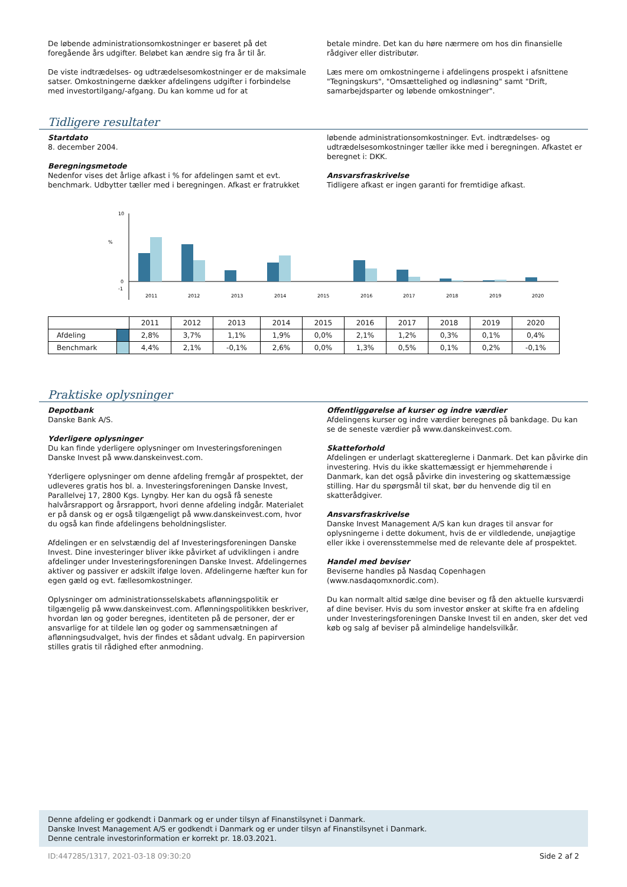De løbende administrationsomkostninger er baseret på det foregående års udgifter. Beløbet kan ændre sig fra år til år.
De viste indtrædelses- og udtrædelsesomkostninger er de maksimale satser. Omkostningerne dækker afdelingens udgifter i forbindelse med investortilgang/-afgang. Du kan komme ud for at
betale mindre. Det kan du høre nærmere om hos din finansielle rådgiver eller distributør.
Læs mere om omkostningerne i afdelingens prospekt i afsnittene "Tegningskurs", "Omsættelighed og indløsning" samt "Drift, samarbejdsparter og løbende omkostninger".
Tidligere resultater
Startdato
8. december 2004.
Beregningsmetode
Nedenfor vises det årlige afkast i % for afdelingen samt et evt. benchmark. Udbytter tæller med i beregningen. Afkast er fratrukket
løbende administrationsomkostninger. Evt. indtrædelses- og udtrædelsesomkostninger tæller ikke med i beregningen. Afkastet er beregnet i: DKK.
Ansvarsfraskrivelse
Tidligere afkast er ingen garanti for fremtidige afkast.
%
10
0
-1
2011
2012
2013
2014
2015
2016
2017
2018
2019
2020
| | | 2011 | 2012 | 2013 | 2014 | 2015 | 2016 | 2017 | 2018 | 2019 | 2020 |
| --- | --- | --- | --- | --- | --- | --- | --- | --- | --- | --- | --- |
| Afdeling | | 2,8% | 3,7% | 1,1% | 1,9% | 0,0% | 2,1% | 1,2% | 0,3% | 0,1% | 0,4% |
| Benchmark | | 4,4% | 2,1% | -0,1% | 2,6% | 0,0% | 1,3% | 0,5% | 0,1% | 0,2% | -0,1% |
Praktiske oplysninger
Depotbank
Danske Bank A/S.
Yderligere oplysninger
Du kan finde yderligere oplysninger om Investeringsforeningen Danske Invest på www.danskeinvest.com.
Yderligere oplysninger om denne afdeling fremgår af prospektet, der udleveres gratis hos bl. a. Investeringsforeningen Danske Invest, Parallelvej 17, 2800 Kgs. Lyngby. Her kan du også få seneste halvårsrapport og årsrapport, hvori denne afdeling indgår. Materialet er på dansk og er også tilgængeligt på www.danskeinvest.com, hvor du også kan finde afdelingens beholdningslister.
Afdelingen er en selvstændig del af Investeringsforeningen Danske Invest. Dine investeringer bliver ikke påvirket af udviklingen i andre afdelinger under Investeringsforeningen Danske Invest. Afdelingernes aktiver og passiver er adskilt ifølge loven. Afdelingerne hæfter kun for egen gæld og evt. fællesomkostninger.
Oplysninger om administrationsselskabets aflønningspolitik er tilgængelig på www.danskeinvest.com. Aflønningspolitikken beskriver, hvordan løn og goder beregnes, identiteten på de personer, der er ansvarlige for at tildele løn og goder og sammensætningen af aflønningsudvalget, hvis der findes et sådant udvalg. En papirversion stilles gratis til rådighed efter anmodning.
Offentliggørelse af kurser og indre værdier
Afdelingens kurser og indre værdier beregnes på bankdage. Du kan se de seneste værdier på www.danskeinvest.com.
Skatteforhold
Afdelingen er underlagt skattereglerne i Danmark. Det kan påvirke din investering. Hvis du ikke skattemæssigt er hjemmehørende i Danmark, kan det også påvirke din investering og skattemæssige stilling. Har du spørgsmål til skat, bør du henvende dig til en skatterådgiver.
Ansvarsfraskrivelse
Danske Invest Management A/S kan kun drages til ansvar for oplysningerne i dette dokument, hvis de er vildledende, unøjagtige eller ikke i overensstemmelse med de relevante dele af prospektet.
Handel med beviser
Beviserne handles på Nasdaq Copenhagen (www.nasdaqomxnordic.com).
Du kan normalt altid sælge dine beviser og få den aktuelle kursværdi af dine beviser. Hvis du som investor ønsker at skifte fra en afdeling under Investeringsforeningen Danske Invest til en anden, sker det ved køb og salg af beviser på almindelige handelsvilkår.
Denne afdeling er godkendt i Danmark og er under tilsyn af Finanstilsynet i Danmark.
Danske Invest Management A/S er godkendt i Danmark og er under tilsyn af Finanstilsynet i Danmark.
Denne centrale investorinformation er korrekt pr. 18.03.2021.
ID:447285/1317, 2021-03-18 09:30:20 Side 2 af 2